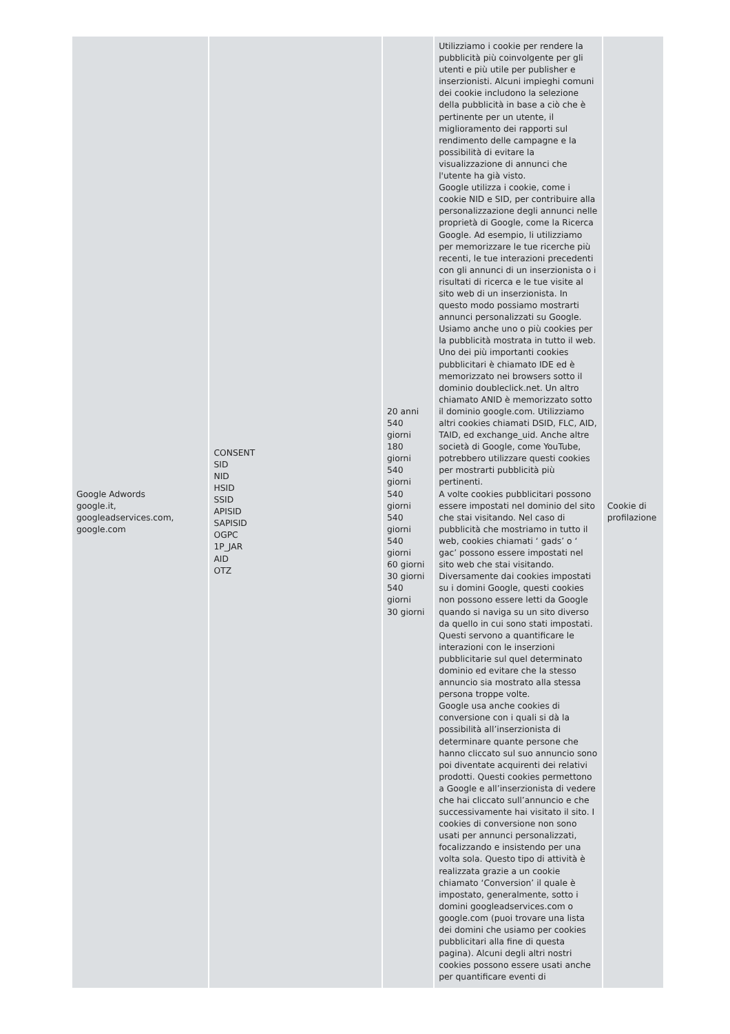| Google Adwords google.it, googleadservices.com, google.com | CONSENT SID NID HSID SSID APISID SAPISID OGPC 1P_JAR AID OTZ | 20 anni 540 giorni 180 giorni 540 giorni 540 giorni 540 giorni 540 giorni 60 giorni 30 giorni 540 giorni 30 giorni | Utilizziamo i cookie per rendere la pubblicità più coinvolgente per gli utenti e più utile per publisher e inserzionisti. Alcuni impieghi comuni dei cookie includono la selezione della pubblicità in base a ciò che è pertinente per un utente, il miglioramento dei rapporti sul rendimento delle campagne e la possibilità di evitare la visualizzazione di annunci che l'utente ha già visto. Google utilizza i cookie, come i cookie NID e SID, per contribuire alla personalizzazione degli annunci nelle proprietà di Google, come la Ricerca Google. Ad esempio, li utilizziamo per memorizzare le tue ricerche più recenti, le tue interazioni precedenti con gli annunci di un inserzionista o i risultati di ricerca e le tue visite al sito web di un inserzionista. In questo modo possiamo mostrarti annunci personalizzati su Google. Usiamo anche uno o più cookies per la pubblicità mostrata in tutto il web. Uno dei più importanti cookies pubblicitari è chiamato IDE ed è memorizzato nei browsers sotto il dominio doubleclick.net. Un altro chiamato ANID è memorizzato sotto il dominio google.com. Utilizziamo altri cookies chiamati DSID, FLC, AID, TAID, ed exchange_uid. Anche altre società di Google, come YouTube, potrebbero utilizzare questi cookies per mostrarti pubblicità più pertinenti. A volte cookies pubblicitari possono essere impostati nel dominio del sito che stai visitando. Nel caso di pubblicità che mostriamo in tutto il web, cookies chiamati ‘ gads’ o ‘ gac’ possono essere impostati nel sito web che stai visitando. Diversamente dai cookies impostati su i domini Google, questi cookies non possono essere letti da Google quando si naviga su un sito diverso da quello in cui sono stati impostati. Questi servono a quantificare le interazioni con le inserzioni pubblicitarie sul quel determinato dominio ed evitare che la stesso annuncio sia mostrato alla stessa persona troppe volte. Google usa anche cookies di conversione con i quali si dà la possibilità all’inserzionista di determinare quante persone che hanno cliccato sul suo annuncio sono poi diventate acquirenti dei relativi prodotti. Questi cookies permettono a Google e all’inserzionista di vedere che hai cliccato sull’annuncio e che successivamente hai visitato il sito. I cookies di conversione non sono usati per annunci personalizzati, focalizzando e insistendo per una volta sola. Questo tipo di attività è realizzata grazie a un cookie chiamato ‘Conversion’ il quale è impostato, generalmente, sotto i domini googleadservices.com o google.com (puoi trovare una lista dei domini che usiamo per cookies pubblicitari alla fine di questa pagina). Alcuni degli altri nostri cookies possono essere usati anche per quantificare eventi di | Cookie di profilazione |